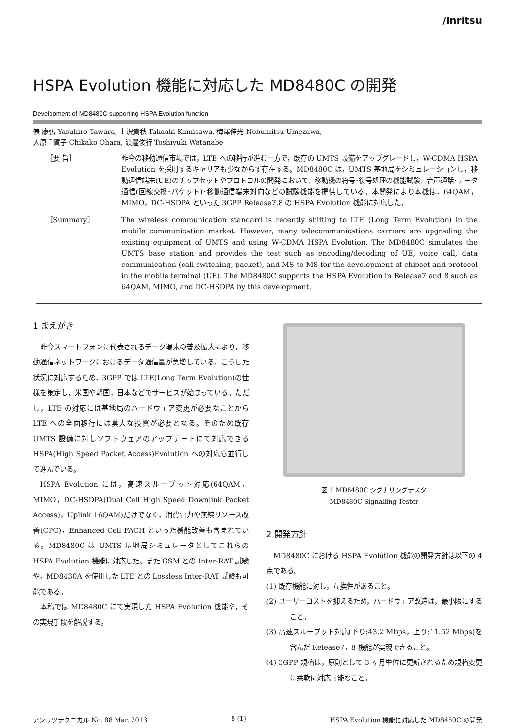/Inritsu
HSPA Evolution 機能に対応した MD8480C の開発
Development of MD8480C supporting HSPA Evolution function
俵 康弘 Yasuhiro Tawara, 上沢貴秋 Takaaki Kamisawa, 梅澤伸光 Nobumitsu Umezawa,
大原千賀子 Chikako Ohara, 渡邉俊行 Toshiyuki Watanabe
［要 旨］ 昨今の移動通信市場では，LTE への移行が進む一方で，既存の UMTS 設備をアップグレードし，W-CDMA HSPA Evolution を採用するキャリアも少なからず存在する。MD8480C は，UMTS 基地局をシミュレーションし，移動通信端末(UE)のチップセットやプロトコルの開発において，移動機の符号･復号処理の機能試験，音声通話･データ通信(回線交換･パケット)･移動通信端末対向などの試験機能を提供している。本開発により本機は，64QAM，MIMO，DC-HSDPA といった 3GPP Release7,8 の HSPA Evolution 機能に対応した。
［Summary］ The wireless communication standard is recently shifting to LTE (Long Term Evolution) in the mobile communication market. However, many telecommunications carriers are upgrading the existing equipment of UMTS and using W-CDMA HSPA Evolution. The MD8480C simulates the UMTS base station and provides the test such as encoding/decoding of UE, voice call, data communication (call switching, packet), and MS-to-MS for the development of chipset and protocol in the mobile terminal (UE). The MD8480C supports the HSPA Evolution in Release7 and 8 such as 64QAM, MIMO, and DC-HSDPA by this development.
1 まえがき
昨今スマートフォンに代表されるデータ端末の普及拡大により，移動通信ネットワークにおけるデータ通信量が急増している。こうした状況に対応するため，3GPP では LTE(Long Term Evolution)の仕様を策定し，米国や韓国，日本などでサービスが始まっている。ただし，LTE の対応には基地局のハードウェア変更が必要なことから LTE への全面移行には莫大な投資が必要となる。そのため既存 UMTS 設備に対しソフトウェアのアップデートにて対応できる HSPA(High Speed Packet Access)Evolution への対応も並行して進んでいる。
HSPA Evolution には，高速スループット対応(64QAM，MIMO，DC-HSDPA(Dual Cell High Speed Downlink Packet Access)，Uplink 16QAM)だけでなく，消費電力や無線リソース改善(CPC)，Enhanced Cell FACH といった機能改善も含まれている。MD8480C は UMTS 基地局シミュレータとしてこれらの HSPA Evolution 機能に対応した。また GSM との Inter-RAT 試験や，MD8430A を使用した LTE との Lossless Inter-RAT 試験も可能である。
本稿では MD8480C にて実現した HSPA Evolution 機能や，その実現手段を解説する。
図 1 MD8480C シグナリングテスタ
MD8480C Signalling Tester
2 開発方針
MD8480C における HSPA Evolution 機能の開発方針は以下の 4 点である。
(1) 既存機能に対し，互換性があること。
(2) ユーザーコストを抑えるため，ハードウェア改造は，最小限にすること。
(3) 高速スループット対応(下り:43.2 Mbps，上り:11.52 Mbps)を含んだ Release7，8 機能が実現できること。
(4) 3GPP 規格は，原則として 3 ヶ月単位に更新されるため規格変更に柔軟に対応可能なこと。
アンリツテクニカル No. 88 Mar. 2013 8 (1) HSPA Evolution 機能に対応した MD8480C の開発